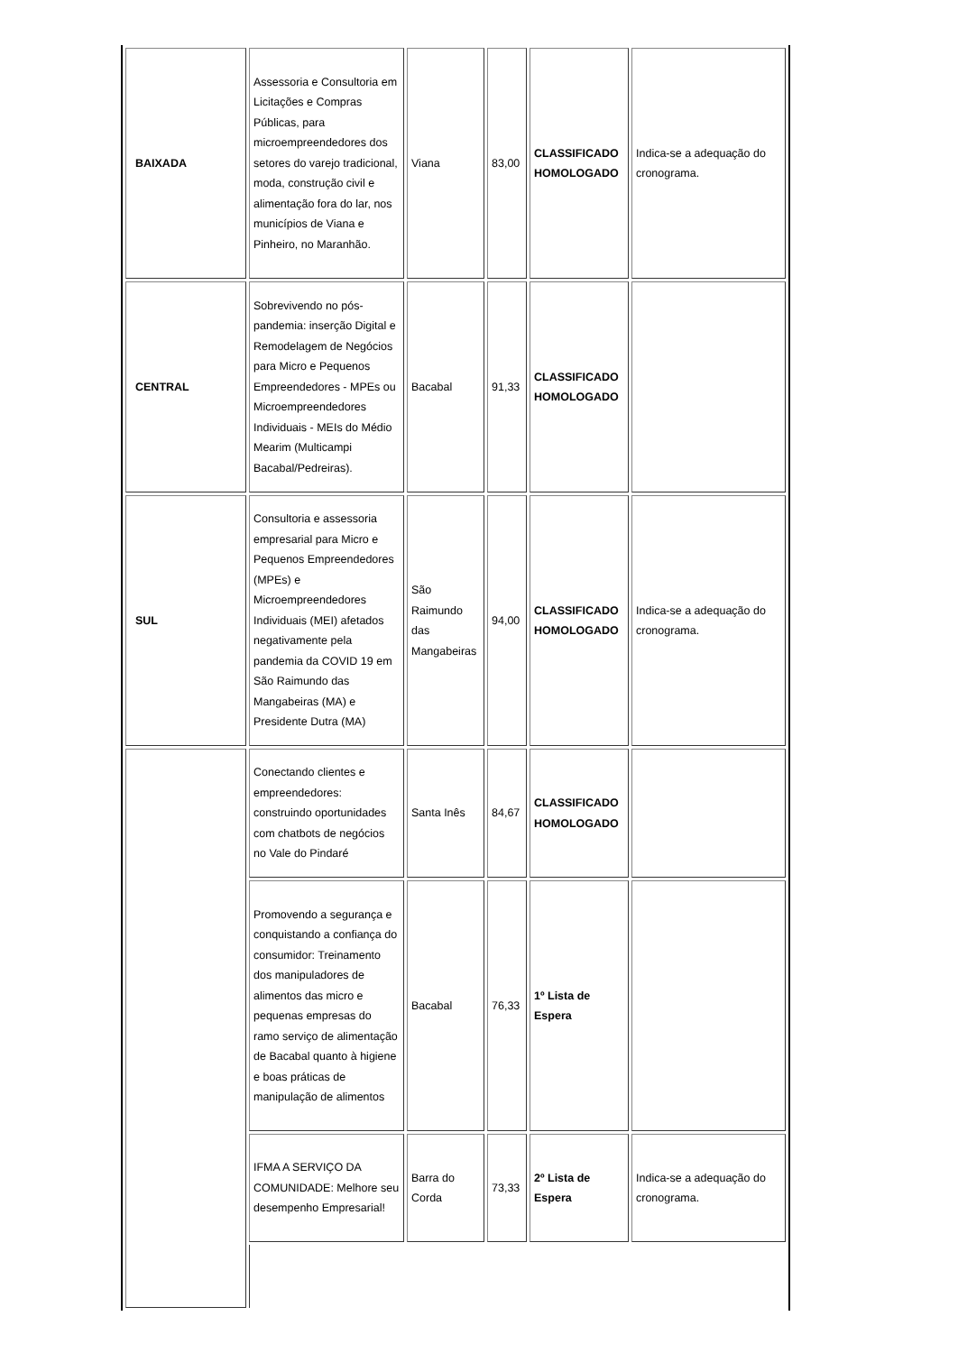| BAIXADA | Assessoria e Consultoria em Licitações e Compras Públicas, para microempreendedores dos setores do varejo tradicional, moda, construção civil e alimentação fora do lar, nos municípios de Viana e Pinheiro, no Maranhão. | Viana | 83,00 | CLASSIFICADO HOMOLOGADO | Indica-se a adequação do cronograma. |
| CENTRAL | Sobrevivendo no pós-pandemia: inserção Digital e Remodelagem de Negócios para Micro e Pequenos Empreendedores - MPEs ou Microempreendedores Individuais - MEIs do Médio Mearim (Multicampi Bacabal/Pedreiras). | Bacabal | 91,33 | CLASSIFICADO HOMOLOGADO | |
| SUL | Consultoria e assessoria empresarial para Micro e Pequenos Empreendedores (MPEs) e Microempreendedores Individuais (MEI) afetados negativamente pela pandemia da COVID 19 em São Raimundo das Mangabeiras (MA) e Presidente Dutra (MA) | São Raimundo das Mangabeiras | 94,00 | CLASSIFICADO HOMOLOGADO | Indica-se a adequação do cronograma. |
| | Conectando clientes e empreendedores: construindo oportunidades com chatbots de negócios no Vale do Pindaré | Santa Inês | 84,67 | CLASSIFICADO HOMOLOGADO | |
| | Promovendo a segurança e conquistando a confiança do consumidor: Treinamento dos manipuladores de alimentos das micro e pequenas empresas do ramo serviço de alimentação de Bacabal quanto à higiene e boas práticas de manipulação de alimentos | Bacabal | 76,33 | 1º Lista de Espera | |
| | IFMA A SERVIÇO DA COMUNIDADE: Melhore seu desempenho Empresarial! | Barra do Corda | 73,33 | 2º Lista de Espera | Indica-se a adequação do cronograma. |